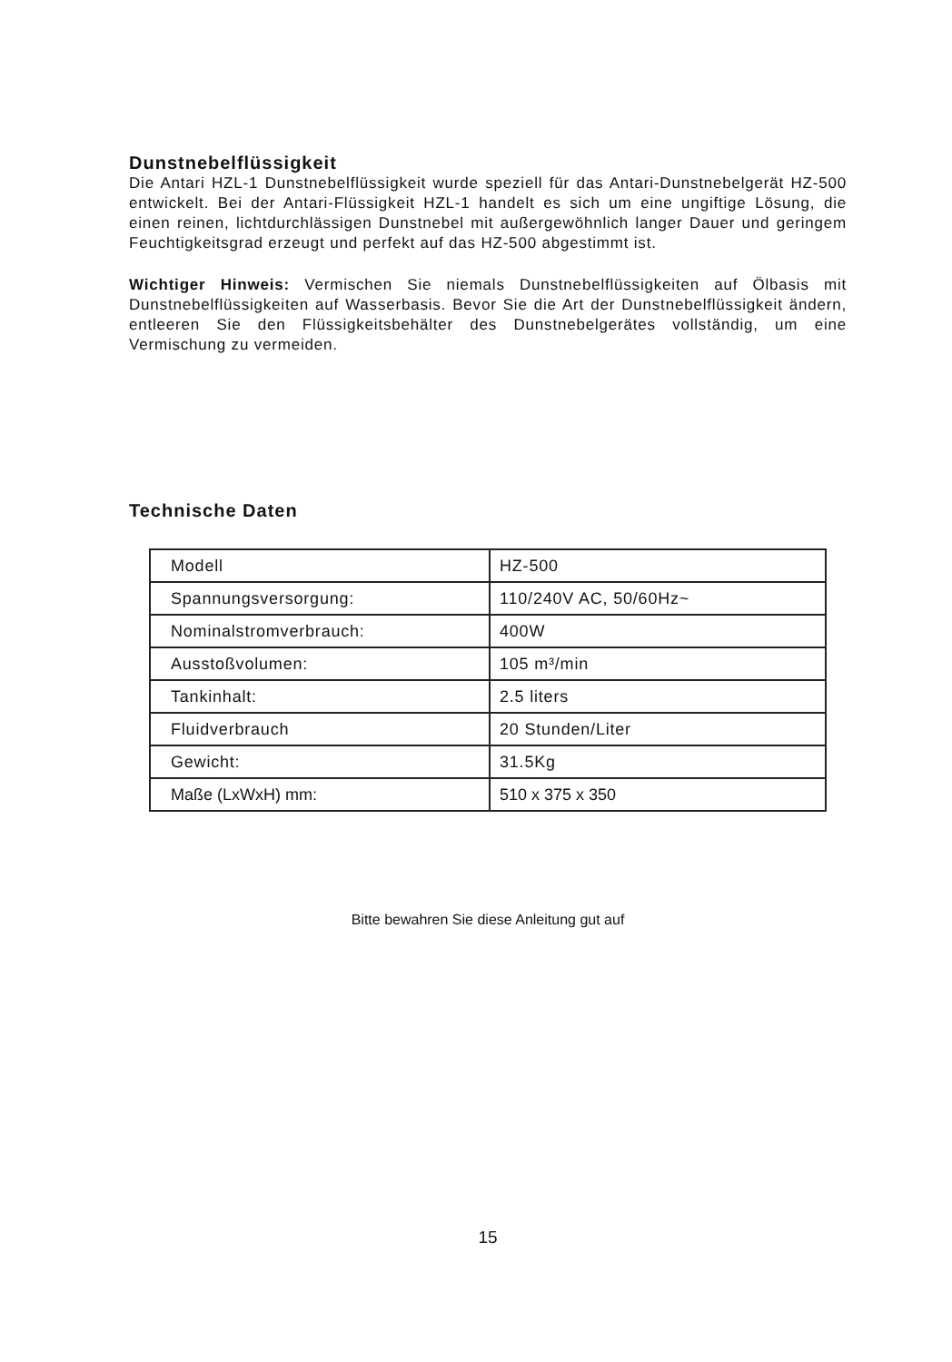Dunstnebelflüssigkeit
Die Antari HZL-1 Dunstnebelflüssigkeit wurde speziell für das Antari-Dunstnebelgerät HZ-500 entwickelt. Bei der Antari-Flüssigkeit HZL-1 handelt es sich um eine ungiftige Lösung, die einen reinen, lichtdurchlässigen Dunstnebel mit außergewöhnlich langer Dauer und geringem Feuchtigkeitsgrad erzeugt und perfekt auf das HZ-500 abgestimmt ist.
Wichtiger Hinweis: Vermischen Sie niemals Dunstnebelflüssigkeiten auf Ölbasis mit Dunstnebelflüssigkeiten auf Wasserbasis. Bevor Sie die Art der Dunstnebelflüssigkeit ändern, entleeren Sie den Flüssigkeitsbehälter des Dunstnebelgerätes vollständig, um eine Vermischung zu vermeiden.
Technische Daten
| Modell | HZ-500 |
| Spannungsversorgung: | 110/240V AC, 50/60Hz~ |
| Nominalstromverbrauch: | 400W |
| Ausstoßvolumen: | 105 m³/min |
| Tankinhalt: | 2.5 liters |
| Fluidverbrauch | 20 Stunden/Liter |
| Gewicht: | 31.5Kg |
| Maße (LxWxH) mm: | 510 x 375 x 350 |
Bitte bewahren Sie diese Anleitung gut auf
15